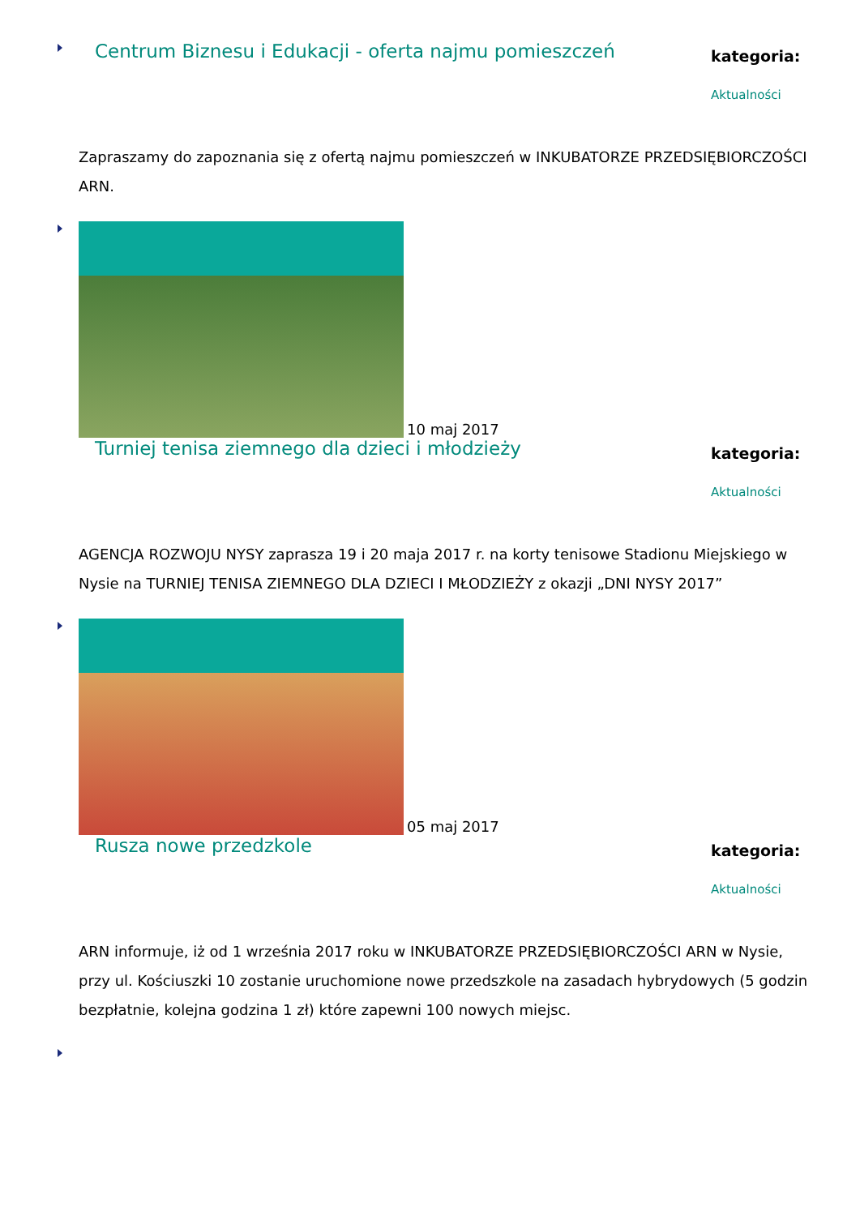Centrum Biznesu i Edukacji - oferta najmu pomieszczeń
kategoria:
Aktualności
Zapraszamy do zapoznania się z ofertą najmu pomieszczeń w INKUBATORZE PRZEDSIĘBIORCZOŚCI ARN.
10 maj 2017
Turniej tenisa ziemnego dla dzieci i młodzieży
kategoria:
Aktualności
AGENCJA ROZWOJU NYSY zaprasza 19 i 20 maja 2017 r. na korty tenisowe Stadionu Miejskiego w Nysie na TURNIEJ TENISA ZIEMNEGO DLA DZIECI I MŁODZIEŻY z okazji „DNI NYSY 2017”
05 maj 2017
Rusza nowe przedzkole
kategoria:
Aktualności
ARN informuje, iż od 1 września 2017 roku w INKUBATORZE PRZEDSIĘBIORCZOŚCI ARN w Nysie, przy ul. Kościuszki 10 zostanie uruchomione nowe przedszkole na zasadach hybrydowych (5 godzin bezpłatnie, kolejna godzina 1 zł) które zapewni 100 nowych miejsc.